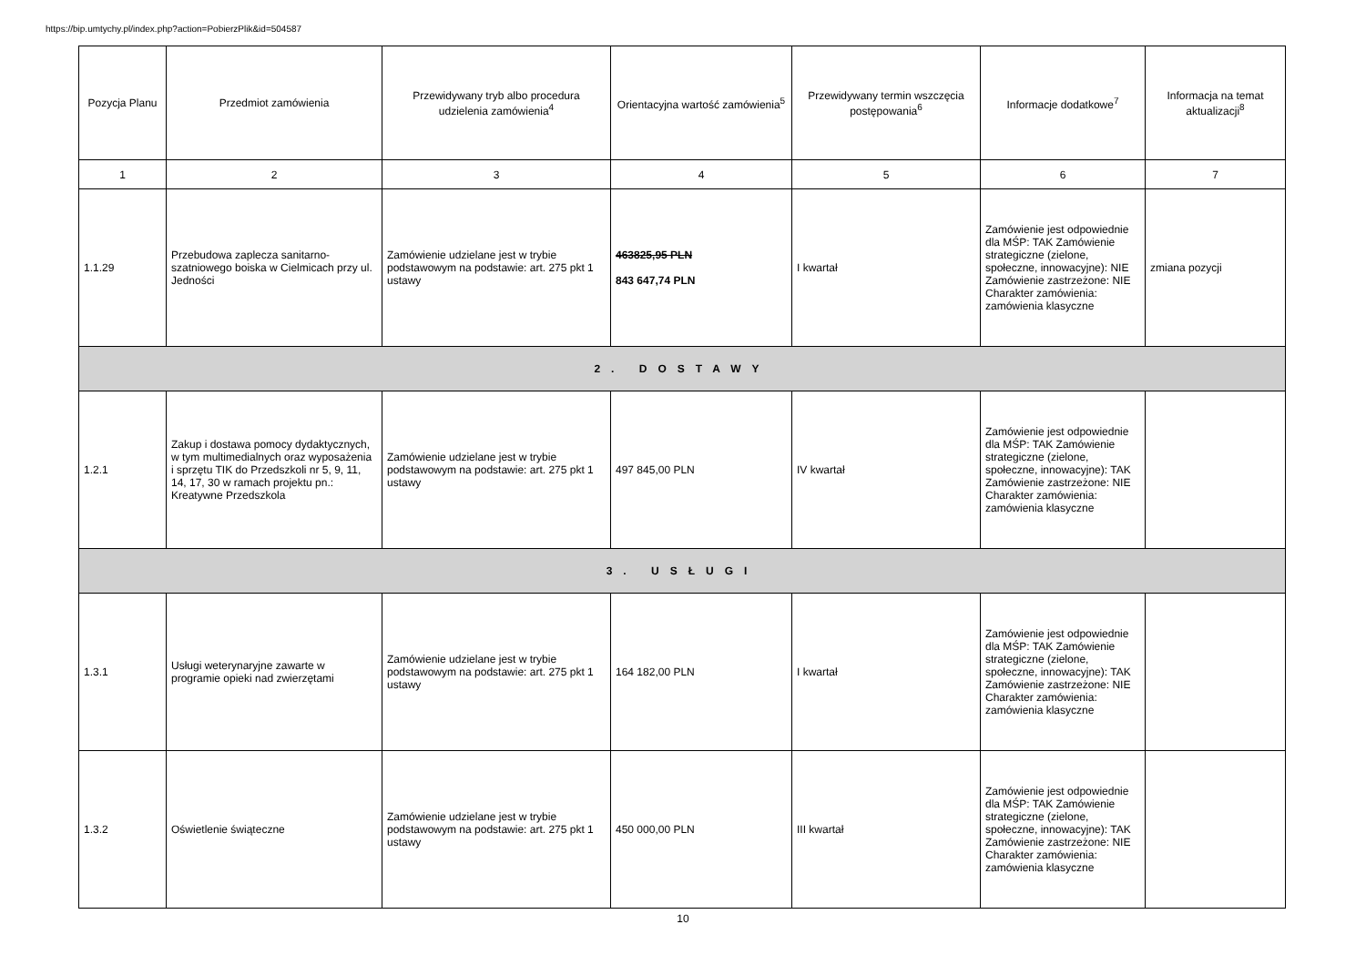https://bip.umtychy.pl/index.php?action=PobierzPlik&id=504587
| Pozycja Planu | Przedmiot zamówienia | Przewidywany tryb albo procedura udzielenia zamówienia<sup>4</sup> | Orientacyjna wartość zamówienia<sup>5</sup> | Przewidywany termin wszczęcia postępowania<sup>6</sup> | Informacje dodatkowe<sup>7</sup> | Informacja na temat aktualizacji<sup>8</sup> |
| --- | --- | --- | --- | --- | --- | --- |
| 1 | 2 | 3 | 4 | 5 | 6 | 7 |
| 1.1.29 | Przebudowa zaplecza sanitarno-szatniowego boiska w Cielmicach przy ul. Jedności | Zamówienie udzielane jest w trybie podstawowym na podstawie: art. 275 pkt 1 ustawy | 463825,95 PLN 843 647,74 PLN | I kwartał | Zamówienie jest odpowiednie dla MŚP: TAK Zamówienie strategiczne (zielone, społeczne, innowacyjne): NIE Zamówienie zastrzeżone: NIE Charakter zamówienia: zamówienia klasyczne | zmiana pozycji |
| 2. DOSTAWY | | | | | | |
| 1.2.1 | Zakup i dostawa pomocy dydaktycznych, w tym multimedialnych oraz wyposażenia i sprzętu TIK do Przedszkoli nr 5, 9, 11, 14, 17, 30 w ramach projektu pn.: Kreatywne Przedszkola | Zamówienie udzielane jest w trybie podstawowym na podstawie: art. 275 pkt 1 ustawy | 497 845,00 PLN | IV kwartał | Zamówienie jest odpowiednie dla MŚP: TAK Zamówienie strategiczne (zielone, społeczne, innowacyjne): TAK Zamówienie zastrzeżone: NIE Charakter zamówienia: zamówienia klasyczne | |
| 3. USŁUGI | | | | | | |
| 1.3.1 | Usługi weterynaryjne zawarte w programie opieki nad zwierzętami | Zamówienie udzielane jest w trybie podstawowym na podstawie: art. 275 pkt 1 ustawy | 164 182,00 PLN | I kwartał | Zamówienie jest odpowiednie dla MŚP: TAK Zamówienie strategiczne (zielone, społeczne, innowacyjne): TAK Zamówienie zastrzeżone: NIE Charakter zamówienia: zamówienia klasyczne | |
| 1.3.2 | Oświetlenie świąteczne | Zamówienie udzielane jest w trybie podstawowym na podstawie: art. 275 pkt 1 ustawy | 450 000,00 PLN | III kwartał | Zamówienie jest odpowiednie dla MŚP: TAK Zamówienie strategiczne (zielone, społeczne, innowacyjne): TAK Zamówienie zastrzeżone: NIE Charakter zamówienia: zamówienia klasyczne | |
10